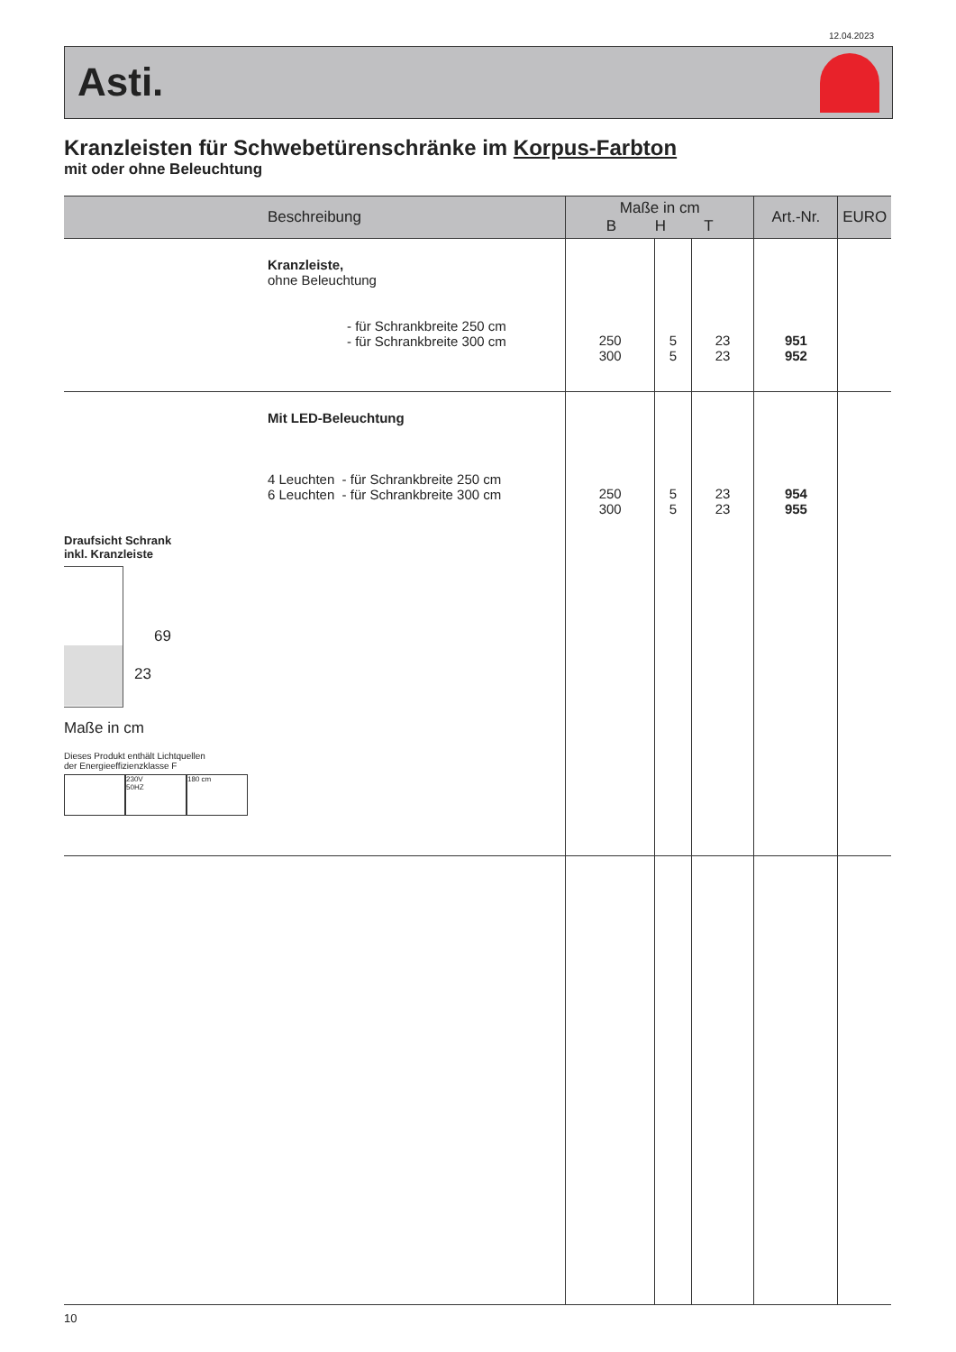12.04.2023
Asti.
Kranzleisten für Schwebetürenschränke im Korpus-Farbton
mit oder ohne Beleuchtung
| Beschreibung | Maße in cm B H T | | | Art.-Nr. | EURO |
| --- | --- | --- | --- | --- | --- |
| Kranzleiste, ohne Beleuchtung - für Schrankbreite 250 cm - für Schrankbreite 300 cm | 250 300 | 5 5 | 23 23 | 951 952 | |
| Mit LED-Beleuchtung 4 Leuchten - für Schrankbreite 250 cm 6 Leuchten - für Schrankbreite 300 cm | 250 300 | 5 5 | 23 23 | 954 955 | |
Draufsicht Schrank
inkl. Kranzleiste
69
23
Maße in cm
Dieses Produkt enthält Lichtquellen
der Energieeffizienzklasse F
230V
50HZ
180 cm
10